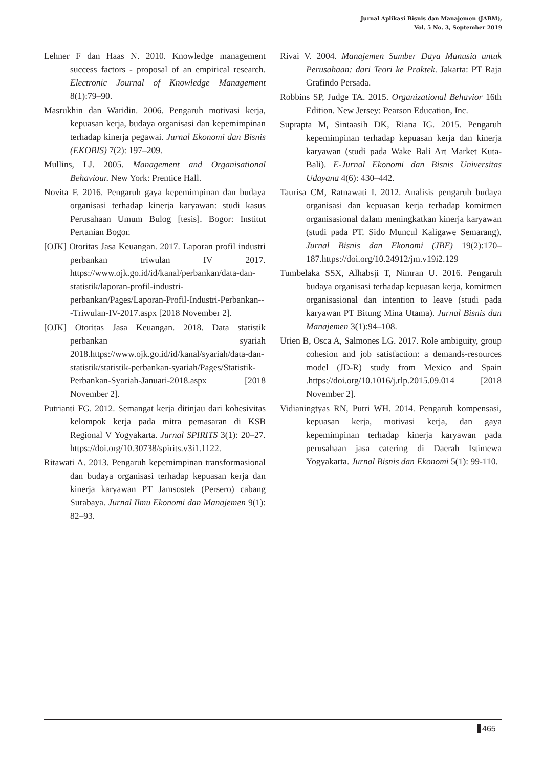Jurnal Aplikasi Bisnis dan Manajemen (JABM),
Vol. 5 No. 3, September 2019
Lehner F dan Haas N. 2010. Knowledge management success factors - proposal of an empirical research. Electronic Journal of Knowledge Management 8(1):79–90.
Masrukhin dan Waridin. 2006. Pengaruh motivasi kerja, kepuasan kerja, budaya organisasi dan kepemimpinan terhadap kinerja pegawai. Jurnal Ekonomi dan Bisnis (EKOBIS) 7(2): 197–209.
Mullins, LJ. 2005. Management and Organisational Behaviour. New York: Prentice Hall.
Novita F. 2016. Pengaruh gaya kepemimpinan dan budaya organisasi terhadap kinerja karyawan: studi kasus Perusahaan Umum Bulog [tesis]. Bogor: Institut Pertanian Bogor.
[OJK] Otoritas Jasa Keuangan. 2017. Laporan profil industri perbankan triwulan IV 2017. https://www.ojk.go.id/id/kanal/perbankan/data-dan-statistik/laporan-profil-industri-perbankan/Pages/Laporan-Profil-Industri-Perbankan---Triwulan-IV-2017.aspx [2018 November 2].
[OJK] Otoritas Jasa Keuangan. 2018. Data statistik perbankan syariah 2018.https://www.ojk.go.id/id/kanal/syariah/data-dan-statistik/statistik-perbankan-syariah/Pages/Statistik-Perbankan-Syariah-Januari-2018.aspx [2018 November 2].
Putrianti FG. 2012. Semangat kerja ditinjau dari kohesivitas kelompok kerja pada mitra pemasaran di KSB Regional V Yogyakarta. Jurnal SPIRITS 3(1): 20–27. https://doi.org/10.30738/spirits.v3i1.1122.
Ritawati A. 2013. Pengaruh kepemimpinan transformasional dan budaya organisasi terhadap kepuasan kerja dan kinerja karyawan PT Jamsostek (Persero) cabang Surabaya. Jurnal Ilmu Ekonomi dan Manajemen 9(1): 82–93.
Rivai V. 2004. Manajemen Sumber Daya Manusia untuk Perusahaan: dari Teori ke Praktek. Jakarta: PT Raja Grafindo Persada.
Robbins SP, Judge TA. 2015. Organizational Behavior 16th Edition. New Jersey: Pearson Education, Inc.
Suprapta M, Sintaasih DK, Riana IG. 2015. Pengaruh kepemimpinan terhadap kepuasan kerja dan kinerja karyawan (studi pada Wake Bali Art Market Kuta-Bali). E-Jurnal Ekonomi dan Bisnis Universitas Udayana 4(6): 430–442.
Taurisa CM, Ratnawati I. 2012. Analisis pengaruh budaya organisasi dan kepuasan kerja terhadap komitmen organisasional dalam meningkatkan kinerja karyawan (studi pada PT. Sido Muncul Kaligawe Semarang). Jurnal Bisnis dan Ekonomi (JBE) 19(2):170–187.https://doi.org/10.24912/jm.v19i2.129
Tumbelaka SSX, Alhabsji T, Nimran U. 2016. Pengaruh budaya organisasi terhadap kepuasan kerja, komitmen organisasional dan intention to leave (studi pada karyawan PT Bitung Mina Utama). Jurnal Bisnis dan Manajemen 3(1):94–108.
Urien B, Osca A, Salmones LG. 2017. Role ambiguity, group cohesion and job satisfaction: a demands-resources model (JD-R) study from Mexico and Spain .https://doi.org/10.1016/j.rlp.2015.09.014 [2018 November 2].
Vidianingtyas RN, Putri WH. 2014. Pengaruh kompensasi, kepuasan kerja, motivasi kerja, dan gaya kepemimpinan terhadap kinerja karyawan pada perusahaan jasa catering di Daerah Istimewa Yogyakarta. Jurnal Bisnis dan Ekonomi 5(1): 99-110.
465